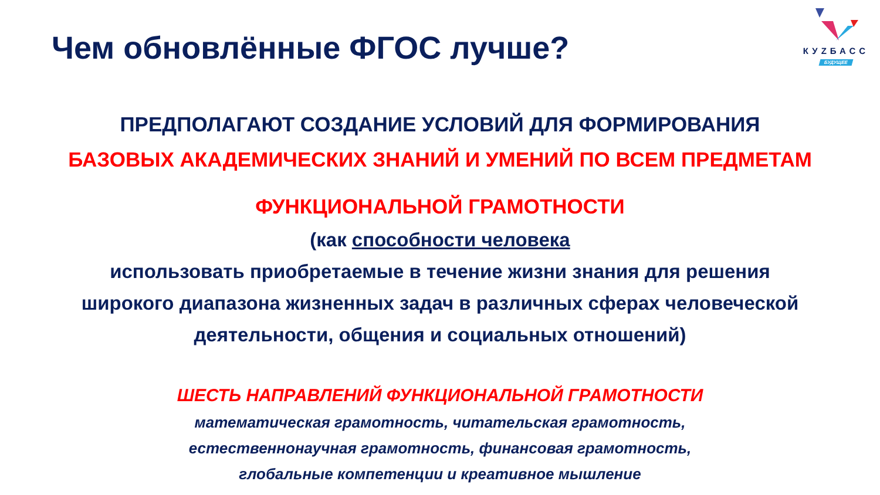Чем обновлённые ФГОС лучше?
КУZБАСС
БУДУЩЕЕ
ПРЕДПОЛАГАЮТ СОЗДАНИЕ УСЛОВИЙ ДЛЯ ФОРМИРОВАНИЯ
БАЗОВЫХ АКАДЕМИЧЕСКИХ ЗНАНИЙ И УМЕНИЙ ПО ВСЕМ ПРЕДМЕТАМ
ФУНКЦИОНАЛЬНОЙ ГРАМОТНОСТИ
(как способности человека
использовать приобретаемые в течение жизни знания для решения
широкого диапазона жизненных задач в различных сферах человеческой
деятельности, общения и социальных отношений)
ШЕСТЬ НАПРАВЛЕНИЙ ФУНКЦИОНАЛЬНОЙ ГРАМОТНОСТИ
математическая грамотность, читательская грамотность,
естественнонаучная грамотность, финансовая грамотность,
глобальные компетенции и креативное мышление